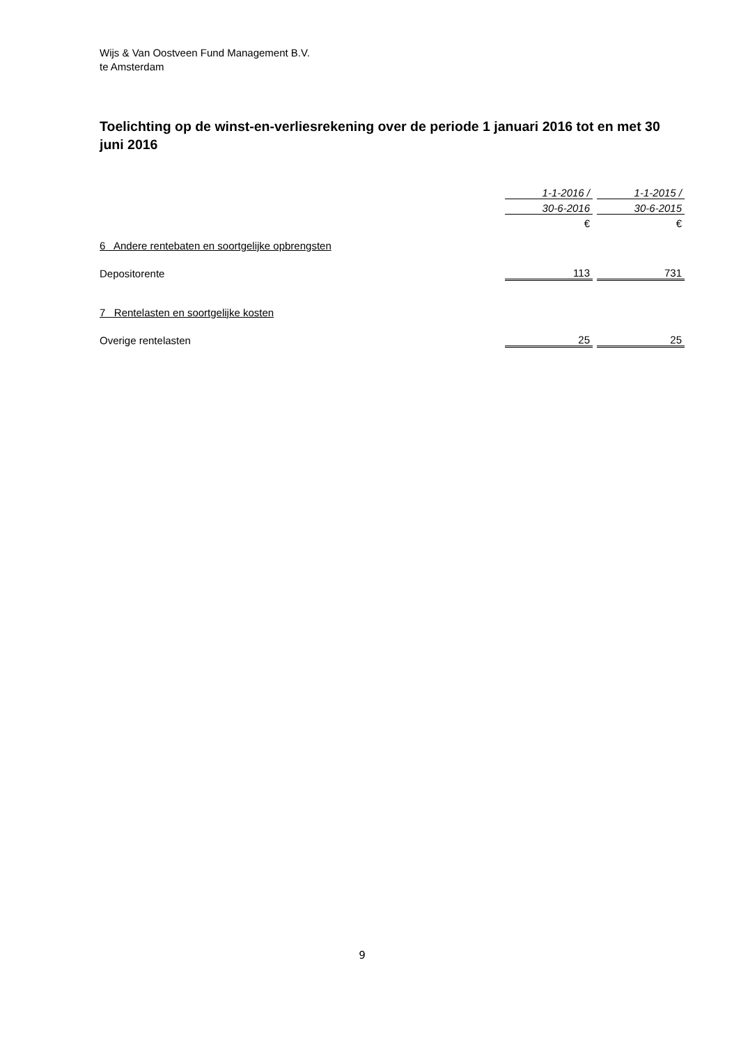Wijs & Van Oostveen Fund Management B.V.
te Amsterdam
Toelichting op de winst-en-verliesrekening over de periode 1 januari 2016 tot en met 30 juni 2016
| | 1-1-2016 / | | 1-1-2015 / |
| | 30-6-2016 | | 30-6-2015 |
| | € | | € |
| 6 Andere rentebaten en soortgelijke opbrengsten | | | |
| Depositorente | 113 | | 731 |
| 7 Rentelasten en soortgelijke kosten | | | |
| Overige rentelasten | 25 | | 25 |
9